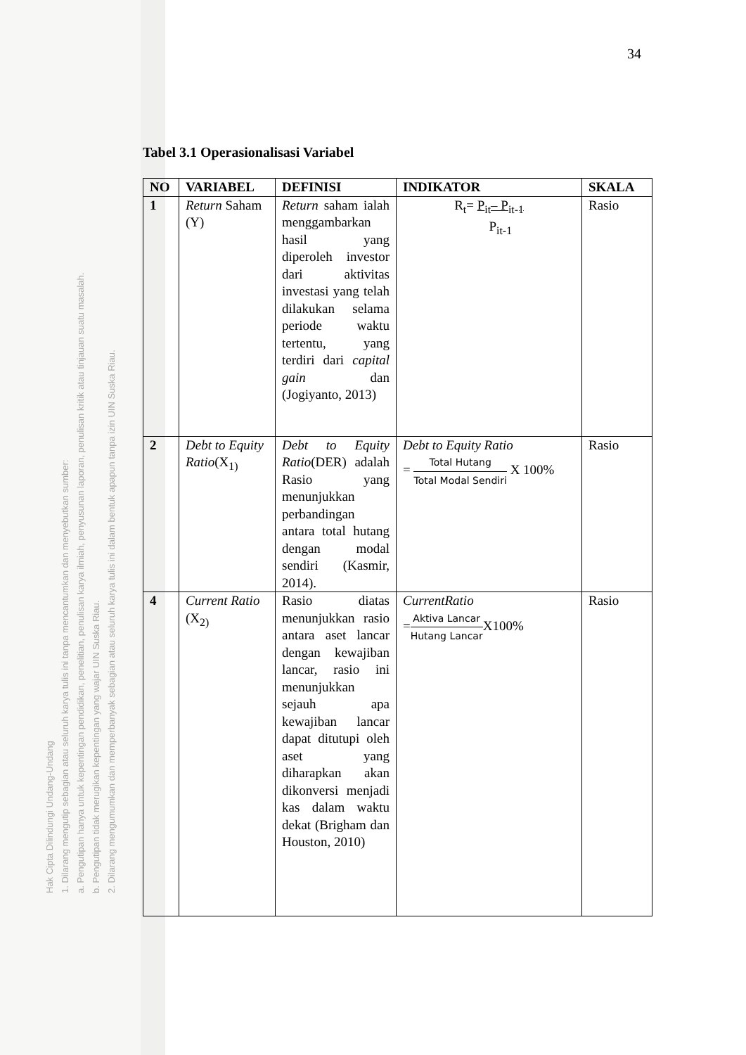Hak Cipta Dilindungi Undang-Undang
1. Dilarang mengutip sebagian atau seluruh karya tulis ini tanpa mencantumkan dan menyebutkan sumber:
a. Pengutipan hanya untuk kepentingan pendidikan, penelitian, penulisan karya ilmiah, penyusunan laporan, penulisan kritik atau tinjauan suatu masalah.
b. Pengutipan tidak merugikan kepentingan yang wajar UIN Suska Riau.
2. Dilarang mengumumkan dan memperbanyak sebagian atau seluruh karya tulis ini dalam bentuk apapun tanpa izin UIN Suska Riau.
34
Tabel 3.1 Operasionalisasi Variabel
| NO | VARIABEL | DEFINISI | INDIKATOR | SKALA |
| --- | --- | --- | --- | --- |
| 1 | Return Saham (Y) | Return saham ialah menggambarkan hasil yang diperoleh investor dari aktivitas investasi yang telah dilakukan selama periode waktu tertentu, yang terdiri dari capital gain dan (Jogiyanto, 2013) | R<sub>t</sub>= P<sub>it</sub>– P<sub>it-1</sub> P<sub>it-1</sub> | Rasio |
| 2 | Debt to Equity Ratio (X<sub>1)</sub> | Debt to Equity Ratio (DER) adalah Rasio yang menunjukkan perbandingan antara total hutang dengan modal sendiri (Kasmir, 2014). | Debt to Equity Ratio = Total Hutang Total Modal Sendiri X 100% | Rasio |
| 4 | Current Ratio (X<sub>2)</sub> | Rasio diatas menunjukkan rasio antara aset lancar dengan kewajiban lancar, rasio ini menunjukkan sejauh apa kewajiban lancar dapat ditutupi oleh aset yang diharapkan akan dikonversi menjadi kas dalam waktu dekat (Brigham dan Houston, 2010) | CurrentRatio = Aktiva Lancar Hutang Lancar X100% | Rasio |